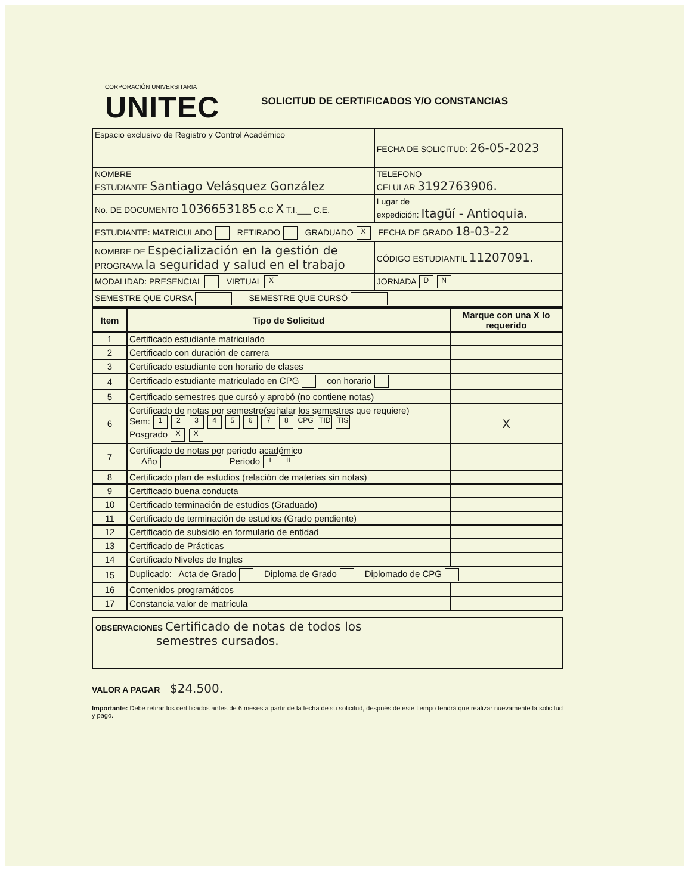CORPORACIÓN UNIVERSITARIA
UNITEC
SOLICITUD DE CERTIFICADOS Y/O CONSTANCIAS
| Espacio exclusivo de Registro y Control Académico | FECHA DE SOLICITUD: 26-05-2023 |
| NOMBRE ESTUDIANTE Santiago Velásquez González | TELEFONO CELULAR 3192763906. |
| No. DE DOCUMENTO 1036653185 C.C X T.I.___ C.E. | Lugar de expedición: Itagüí - Antioquia. |
| ESTUDIANTE: MATRICULADO RETIRADO GRADUADO X FECHA DE GRADO 18-03-22 | |
| NOMBRE DE Especialización en la gestión de PROGRAMA la seguridad y salud en el trabajo | CÓDIGO ESTUDIANTIL 11207091. |
| MODALIDAD: PRESENCIAL VIRTUAL X | JORNADA D N |
| SEMESTRE QUE CURSA SEMESTRE QUE CURSÓ | |
| Item | Tipo de Solicitud | Marque con una X lo requerido |
| --- | --- | --- |
| 1 | Certificado estudiante matriculado | |
| 2 | Certificado con duración de carrera | |
| 3 | Certificado estudiante con horario de clases | |
| 4 | Certificado estudiante matriculado en CPG con horario | |
| 5 | Certificado semestres que cursó y aprobó (no contiene notas) | |
| 6 | Certificado de notas por semestre(señalar los semestres que requiere) Sem: 1 2 3 4 5 6 7 8 CPG TID TIS Posgrado X X | X |
| 7 | Certificado de notas por periodo académico Año Periodo I II | |
| 8 | Certificado plan de estudios (relación de materias sin notas) | |
| 9 | Certificado buena conducta | |
| 10 | Certificado terminación de estudios (Graduado) | |
| 11 | Certificado de terminación de estudios (Grado pendiente) | |
| 12 | Certificado de subsidio en formulario de entidad | |
| 13 | Certificado de Prácticas | |
| 14 | Certificado Niveles de Ingles | |
| 15 | Duplicado: Acta de Grado Diploma de Grado Diplomado de CPG | |
| 16 | Contenidos programáticos | |
| 17 | Constancia valor de matrícula | |
OBSERVACIONES Certificado de notas de todos los
semestres cursados.
VALOR A PAGAR $24.500.
Importante: Debe retirar los certificados antes de 6 meses a partir de la fecha de su solicitud, después de este tiempo tendrá que realizar nuevamente la solicitud y pago.